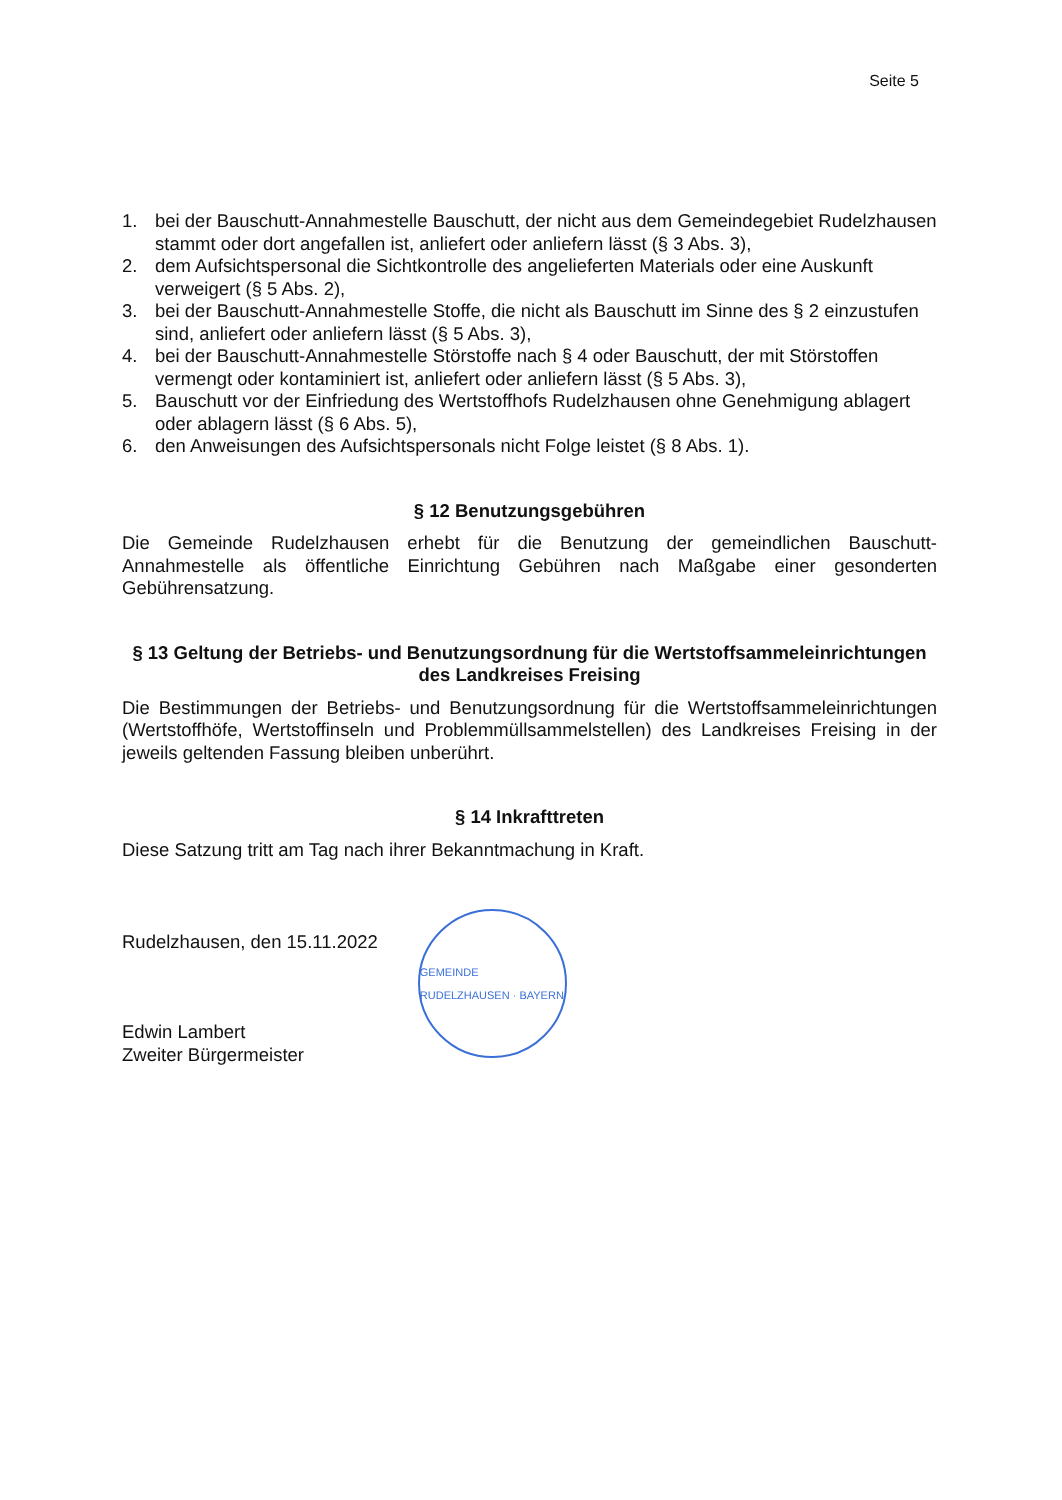Seite 5
1. bei der Bauschutt-Annahmestelle Bauschutt, der nicht aus dem Gemeindegebiet Rudelzhausen stammt oder dort angefallen ist, anliefert oder anliefern lässt (§ 3 Abs. 3),
2. dem Aufsichtspersonal die Sichtkontrolle des angelieferten Materials oder eine Auskunft verweigert (§ 5 Abs. 2),
3. bei der Bauschutt-Annahmestelle Stoffe, die nicht als Bauschutt im Sinne des § 2 einzustufen sind, anliefert oder anliefern lässt (§ 5 Abs. 3),
4. bei der Bauschutt-Annahmestelle Störstoffe nach § 4 oder Bauschutt, der mit Störstoffen vermengt oder kontaminiert ist, anliefert oder anliefern lässt (§ 5 Abs. 3),
5. Bauschutt vor der Einfriedung des Wertstoffhofs Rudelzhausen ohne Genehmigung ablagert oder ablagern lässt (§ 6 Abs. 5),
6. den Anweisungen des Aufsichtspersonals nicht Folge leistet (§ 8 Abs. 1).
§ 12 Benutzungsgebühren
Die Gemeinde Rudelzhausen erhebt für die Benutzung der gemeindlichen Bauschutt-Annahmestelle als öffentliche Einrichtung Gebühren nach Maßgabe einer gesonderten Gebührensatzung.
§ 13 Geltung der Betriebs- und Benutzungsordnung für die Wertstoffsammeleinrichtungen des Landkreises Freising
Die Bestimmungen der Betriebs- und Benutzungsordnung für die Wertstoffsammeleinrichtungen (Wertstoffhöfe, Wertstoffinseln und Problemmüllsammelstellen) des Landkreises Freising in der jeweils geltenden Fassung bleiben unberührt.
§ 14 Inkrafttreten
Diese Satzung tritt am Tag nach ihrer Bekanntmachung in Kraft.
Rudelzhausen, den 15.11.2022
Edwin Lambert
Zweiter Bürgermeister
GEMEINDE RUDELZHAUSEN · BAYERN